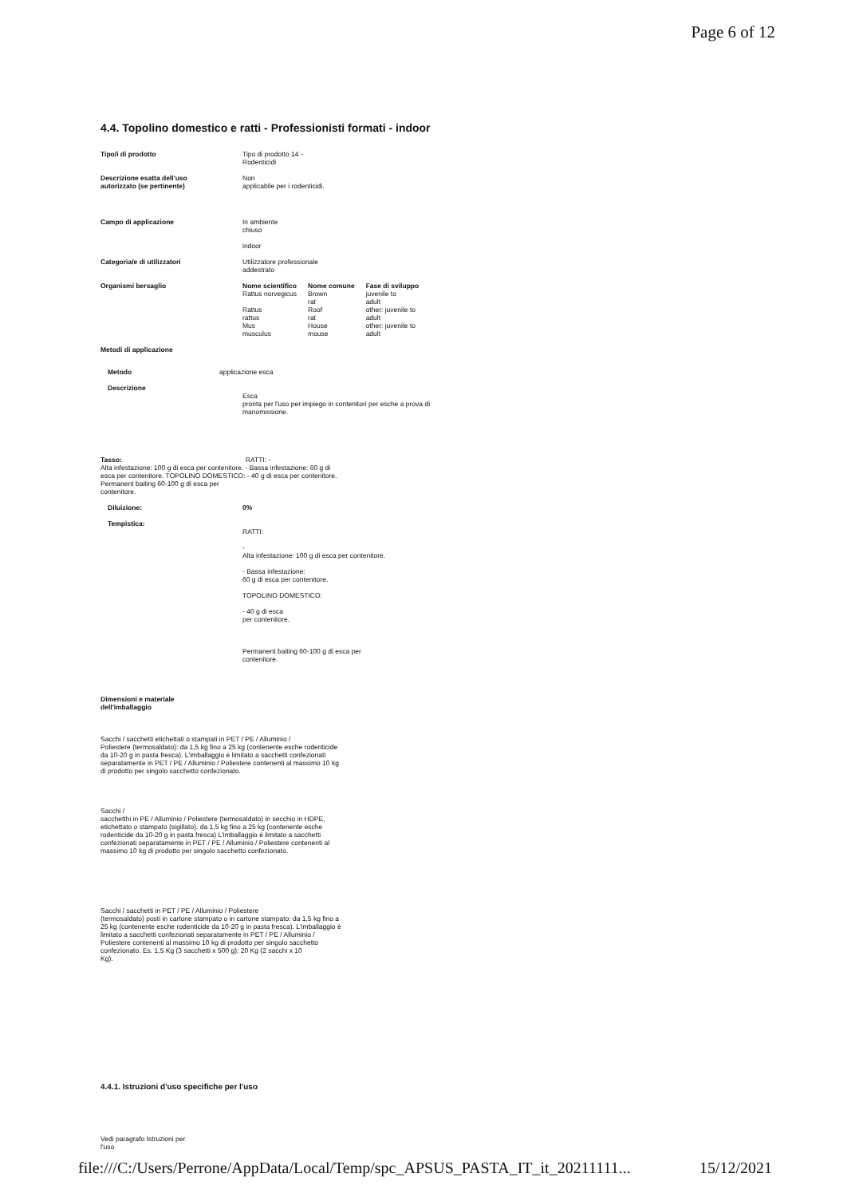Page 6 of 12
4.4. Topolino domestico e ratti - Professionisti formati - indoor
Tipo/i di prodotto Tipo di prodotto 14 -
Rodenticidi
Descrizione esatta dell'uso
autorizzato (se pertinente)
Non
applicabile per i rodenticidi.
Campo di applicazione In ambiente
chiuso
indoor
Categoria/e di utilizzatori Utilizzatore professionale
addestrato
Organismi bersaglio
| Nome scientifico | Nome comune | Fase di sviluppo |
| --- | --- | --- |
| Rattus norvegicus | Brown rat | juvenile to adult |
| Rattus rattus | Roof rat | other: juvenile to adult |
| Mus musculus | House mouse | other: juvenile to adult |
Metodi di applicazione
Metodo applicazione esca
Descrizione
Esca
pronta per l'uso per impiego in contenitori per esche a prova di
manomissione.
Tasso: RATTI: -
Alta infestazione: 100 g di esca per contenitore. - Bassa infestazione: 60 g di
esca per contenitore. TOPOLINO DOMESTICO: - 40 g di esca per contenitore.
Permanent baiting 60-100 g di esca per
contenitore.
Diluizione: 0%
Tempistica:
RATTI:
-
Alta infestazione: 100 g di esca per contenitore.
- Bassa infestazione:
60 g di esca per contenitore.
TOPOLINO DOMESTICO:
- 40 g di esca
per contenitore.
Permanent baiting 60-100 g di esca per
contenitore.
Dimensioni e materiale
dell'imballaggio
Sacchi / sacchetti etichettati o stampati in PET / PE / Alluminio /
Poliestere (termosaldato): da 1,5 kg fino a 25 kg (contenente esche rodenticide
da 10-20 g in pasta fresca). L'imballaggio è limitato a sacchetti confezionati
separatamente in PET / PE / Alluminio / Poliestere contenenti al massimo 10 kg
di prodotto per singolo sacchetto confezionato.
Sacchi /
sacchetthi in PE / Alluminio / Poliestere (termosaldato) in secchio in HDPE,
etichettato o stampato (sigillato). da 1,5 kg fino a 25 kg (contenente esche
rodenticide da 10-20 g in pasta fresca) L'imballaggio è limitato a sacchetti
confezionati separatamente in PET / PE / Alluminio / Poliestere contenenti al
massimo 10 kg di prodotto per singolo sacchetto confezionato.
Sacchi / sacchetti in PET / PE / Alluminio / Poliestere
(termosaldato) posti in cartone stampato o in cartone stampato: da 1,5 kg fino a
25 kg (contenente esche rodenticide da 10-20 g in pasta fresca). L'imballaggio è
limitato a sacchetti confezionati separatamente in PET / PE / Alluminio /
Poliestere contenenti al massimo 10 kg di prodotto per singolo sacchetto
confezionato. Es. 1,5 Kg (3 sacchetti x 500 g); 20 Kg (2 sacchi x 10
Kg).
4.4.1. Istruzioni d'uso specifiche per l'uso
Vedi paragrafo Istruzioni per
l'uso
file:///C:/Users/Perrone/AppData/Local/Temp/spc_APSUS_PASTA_IT_it_20211111... 15/12/2021